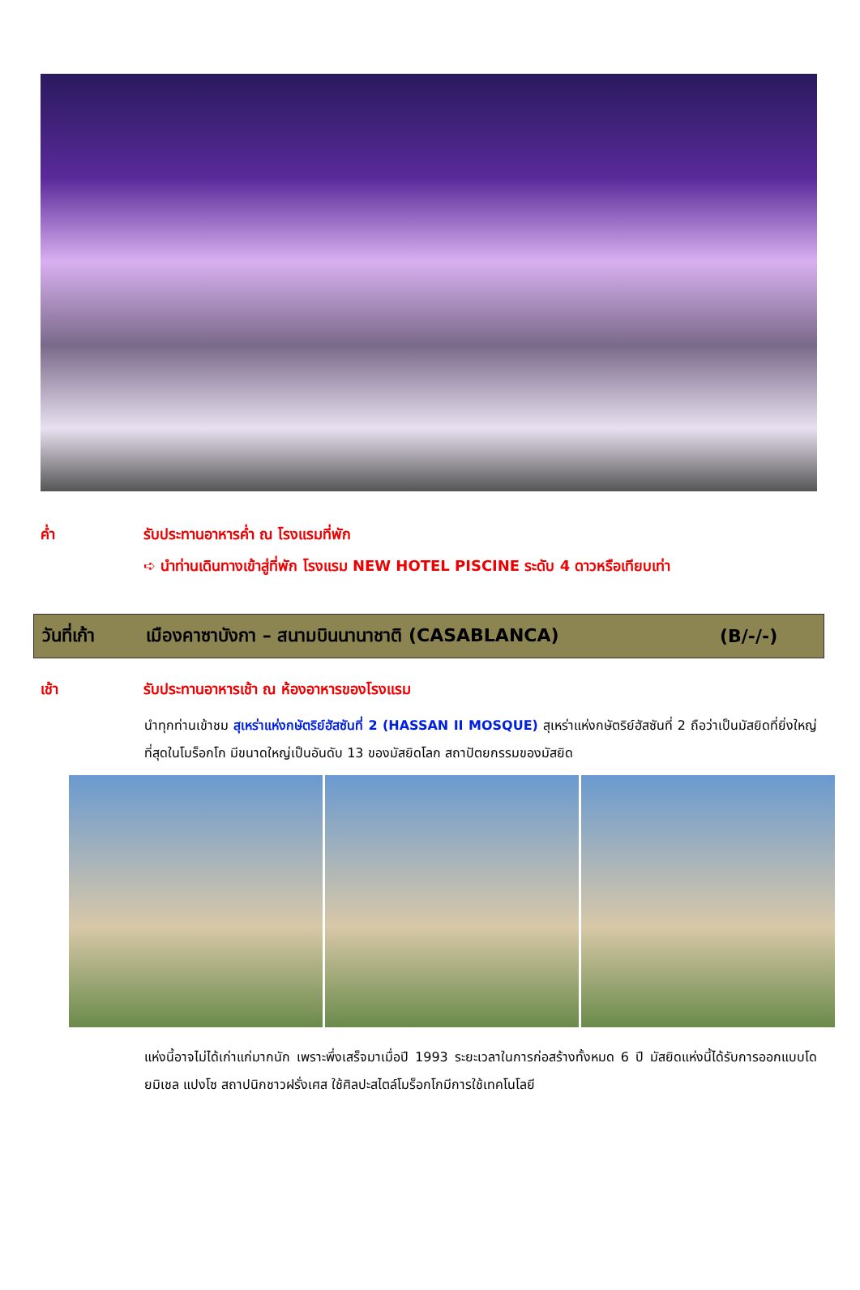ค่ำ รับประทานอาหารค่ำ ณ โรงแรมที่พัก
➪ นำท่านเดินทางเข้าสู่ที่พัก โรงแรม NEW HOTEL PISCINE ระดับ 4 ดาวหรือเทียบเท่า
วันที่เก้า เมืองคาซาบังกา – สนามบินนานาชาติ (CASABLANCA) (B/-/-)
เช้า รับประทานอาหารเช้า ณ ห้องอาหารของโรงแรม
นำทุกท่านเข้าชม สุเหร่าแห่งกษัตริย์ฮัสซันที่ 2 (HASSAN II MOSQUE) สุเหร่าแห่งกษัตริย์ฮัสซันที่ 2 ถือว่าเป็นมัสยิดที่ยิ่งใหญ่ที่สุดในโมร็อกโก มีขนาดใหญ่เป็นอันดับ 13 ของมัสยิดโลก สถาปัตยกรรมของมัสยิด
แห่งนี้อาจไม่ได้เก่าแก่มากนัก เพราะพึ่งเสร็จมาเมื่อปี 1993 ระยะเวลาในการก่อสร้างทั้งหมด 6 ปี มัสยิดแห่งนี้ได้รับการออกแบบโดยมิเชล แปงโซ สถาปนิกชาวฝรั่งเศส ใช้ศิลปะสไตล์โมร็อกโกมีการใช้เทคโนโลยี